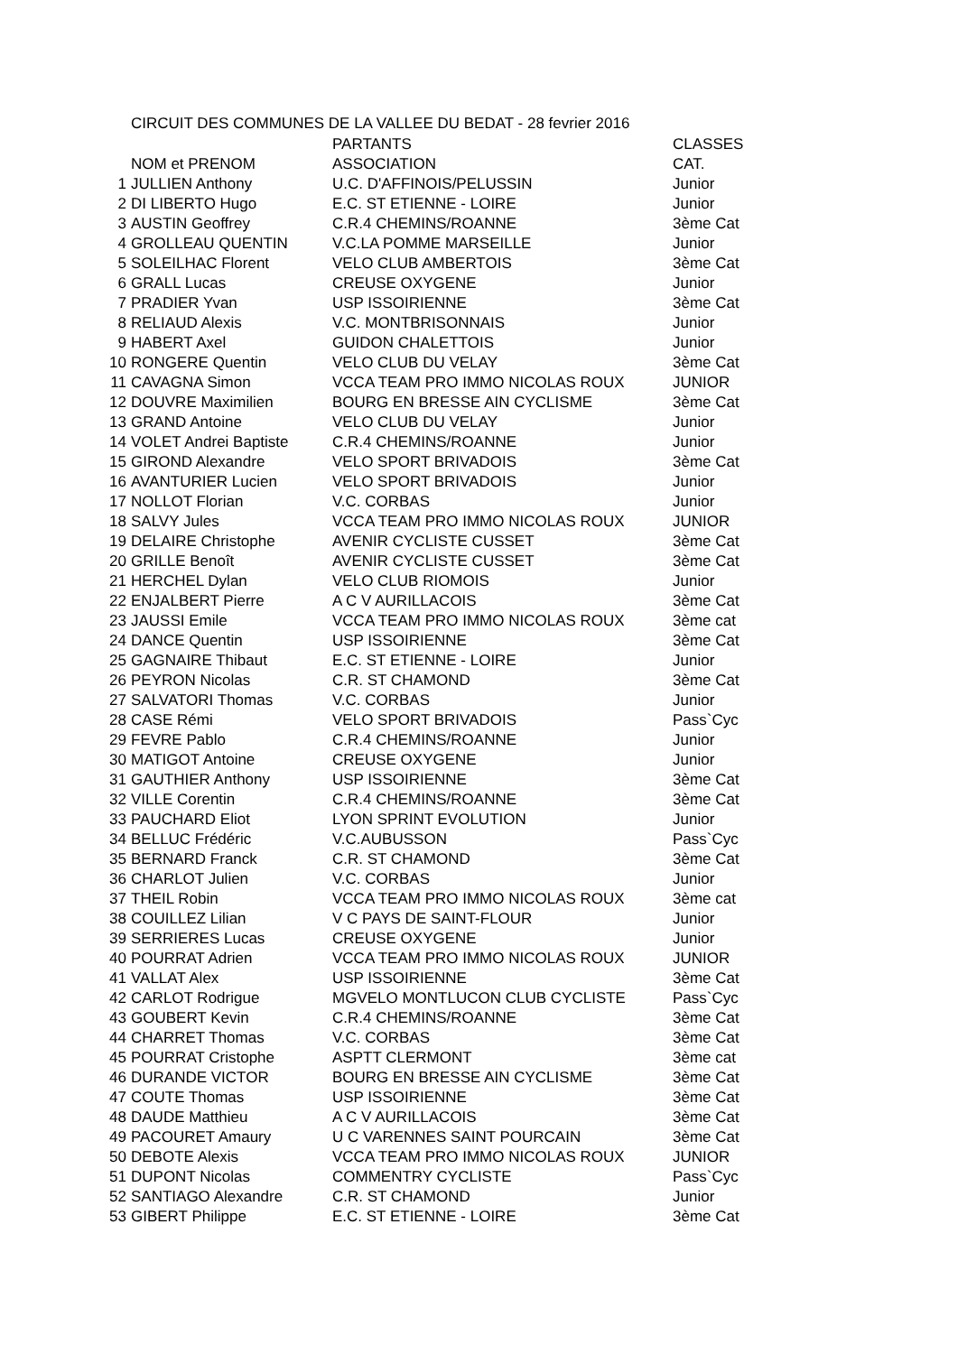CIRCUIT DES COMMUNES DE LA VALLEE DU BEDAT - 28 fevrier 2016
| | | PARTANTS | CLASSES |
| --- | --- | --- | --- |
| | NOM et PRENOM | ASSOCIATION | CAT. |
| 1 | JULLIEN Anthony | U.C. D'AFFINOIS/PELUSSIN | Junior |
| 2 | DI LIBERTO Hugo | E.C. ST ETIENNE - LOIRE | Junior |
| 3 | AUSTIN Geoffrey | C.R.4 CHEMINS/ROANNE | 3ème Cat |
| 4 | GROLLEAU QUENTIN | V.C.LA POMME MARSEILLE | Junior |
| 5 | SOLEILHAC Florent | VELO CLUB AMBERTOIS | 3ème Cat |
| 6 | GRALL Lucas | CREUSE OXYGENE | Junior |
| 7 | PRADIER Yvan | USP ISSOIRIENNE | 3ème Cat |
| 8 | RELIAUD Alexis | V.C. MONTBRISONNAIS | Junior |
| 9 | HABERT Axel | GUIDON CHALETTOIS | Junior |
| 10 | RONGERE Quentin | VELO CLUB DU VELAY | 3ème Cat |
| 11 | CAVAGNA Simon | VCCA TEAM PRO IMMO NICOLAS ROUX | JUNIOR |
| 12 | DOUVRE Maximilien | BOURG EN BRESSE AIN CYCLISME | 3ème Cat |
| 13 | GRAND Antoine | VELO CLUB DU VELAY | Junior |
| 14 | VOLET Andrei Baptiste | C.R.4 CHEMINS/ROANNE | Junior |
| 15 | GIROND Alexandre | VELO SPORT BRIVADOIS | 3ème Cat |
| 16 | AVANTURIER Lucien | VELO SPORT BRIVADOIS | Junior |
| 17 | NOLLOT Florian | V.C. CORBAS | Junior |
| 18 | SALVY Jules | VCCA TEAM PRO IMMO NICOLAS ROUX | JUNIOR |
| 19 | DELAIRE Christophe | AVENIR CYCLISTE CUSSET | 3ème Cat |
| 20 | GRILLE Benoît | AVENIR CYCLISTE CUSSET | 3ème Cat |
| 21 | HERCHEL Dylan | VELO CLUB RIOMOIS | Junior |
| 22 | ENJALBERT Pierre | A C V AURILLACOIS | 3ème Cat |
| 23 | JAUSSI Emile | VCCA TEAM PRO IMMO NICOLAS ROUX | 3ème cat |
| 24 | DANCE Quentin | USP ISSOIRIENNE | 3ème Cat |
| 25 | GAGNAIRE Thibaut | E.C. ST ETIENNE - LOIRE | Junior |
| 26 | PEYRON Nicolas | C.R. ST CHAMOND | 3ème Cat |
| 27 | SALVATORI Thomas | V.C. CORBAS | Junior |
| 28 | CASE Rémi | VELO SPORT BRIVADOIS | Pass`Cyc |
| 29 | FEVRE Pablo | C.R.4 CHEMINS/ROANNE | Junior |
| 30 | MATIGOT Antoine | CREUSE OXYGENE | Junior |
| 31 | GAUTHIER Anthony | USP ISSOIRIENNE | 3ème Cat |
| 32 | VILLE Corentin | C.R.4 CHEMINS/ROANNE | 3ème Cat |
| 33 | PAUCHARD Eliot | LYON SPRINT EVOLUTION | Junior |
| 34 | BELLUC Frédéric | V.C.AUBUSSON | Pass`Cyc |
| 35 | BERNARD Franck | C.R. ST CHAMOND | 3ème Cat |
| 36 | CHARLOT Julien | V.C. CORBAS | Junior |
| 37 | THEIL Robin | VCCA TEAM PRO IMMO NICOLAS ROUX | 3ème cat |
| 38 | COUILLEZ Lilian | V C PAYS DE SAINT-FLOUR | Junior |
| 39 | SERRIERES Lucas | CREUSE OXYGENE | Junior |
| 40 | POURRAT Adrien | VCCA TEAM PRO IMMO NICOLAS ROUX | JUNIOR |
| 41 | VALLAT Alex | USP ISSOIRIENNE | 3ème Cat |
| 42 | CARLOT Rodrigue | MGVELO MONTLUCON CLUB CYCLISTE | Pass`Cyc |
| 43 | GOUBERT Kevin | C.R.4 CHEMINS/ROANNE | 3ème Cat |
| 44 | CHARRET Thomas | V.C. CORBAS | 3ème Cat |
| 45 | POURRAT Cristophe | ASPTT CLERMONT | 3ème cat |
| 46 | DURANDE VICTOR | BOURG EN BRESSE AIN CYCLISME | 3ème Cat |
| 47 | COUTE Thomas | USP ISSOIRIENNE | 3ème Cat |
| 48 | DAUDE Matthieu | A C V AURILLACOIS | 3ème Cat |
| 49 | PACOURET Amaury | U C VARENNES SAINT POURCAIN | 3ème Cat |
| 50 | DEBOTE Alexis | VCCA TEAM PRO IMMO NICOLAS ROUX | JUNIOR |
| 51 | DUPONT Nicolas | COMMENTRY CYCLISTE | Pass`Cyc |
| 52 | SANTIAGO Alexandre | C.R. ST CHAMOND | Junior |
| 53 | GIBERT Philippe | E.C. ST ETIENNE - LOIRE | 3ème Cat |